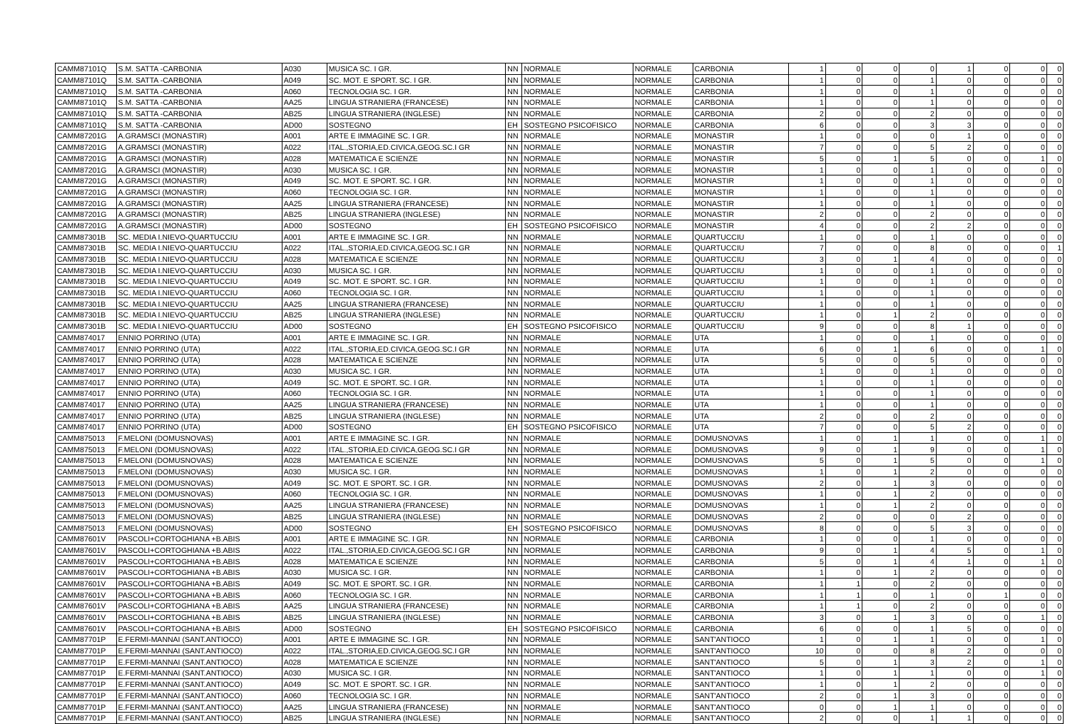| CAMM87101Q | S.M. SATTA -CARBONIA | A030 | MUSICA SC. I GR. | NN | NORMALE | NORMALE | CARBONIA | 1 | 0 | 0 | 0 | 1 | 0 | 0 | 0 |
| CAMM87101Q | S.M. SATTA -CARBONIA | A049 | SC. MOT. E SPORT. SC. I GR. | NN | NORMALE | NORMALE | CARBONIA | 1 | 0 | 0 | 1 | 0 | 0 | 0 | 0 |
| CAMM87101Q | S.M. SATTA -CARBONIA | A060 | TECNOLOGIA SC. I GR. | NN | NORMALE | NORMALE | CARBONIA | 1 | 0 | 0 | 1 | 0 | 0 | 0 | 0 |
| CAMM87101Q | S.M. SATTA -CARBONIA | AA25 | LINGUA STRANIERA (FRANCESE) | NN | NORMALE | NORMALE | CARBONIA | 1 | 0 | 0 | 1 | 0 | 0 | 0 | 0 |
| CAMM87101Q | S.M. SATTA -CARBONIA | AB25 | LINGUA STRANIERA (INGLESE) | NN | NORMALE | NORMALE | CARBONIA | 2 | 0 | 0 | 2 | 0 | 0 | 0 | 0 |
| CAMM87101Q | S.M. SATTA -CARBONIA | AD00 | SOSTEGNO | EH | SOSTEGNO PSICOFISICO | NORMALE | CARBONIA | 6 | 0 | 0 | 3 | 3 | 0 | 0 | 0 |
| CAMM87201G | A.GRAMSCI (MONASTIR) | A001 | ARTE E IMMAGINE SC. I GR. | NN | NORMALE | NORMALE | MONASTIR | 1 | 0 | 0 | 0 | 1 | 0 | 0 | 0 |
| CAMM87201G | A.GRAMSCI (MONASTIR) | A022 | ITAL.,STORIA,ED.CIVICA,GEOG.SC.I GR | NN | NORMALE | NORMALE | MONASTIR | 7 | 0 | 0 | 5 | 2 | 0 | 0 | 0 |
| CAMM87201G | A.GRAMSCI (MONASTIR) | A028 | MATEMATICA E SCIENZE | NN | NORMALE | NORMALE | MONASTIR | 5 | 0 | 1 | 5 | 0 | 0 | 1 | 0 |
| CAMM87201G | A.GRAMSCI (MONASTIR) | A030 | MUSICA SC. I GR. | NN | NORMALE | NORMALE | MONASTIR | 1 | 0 | 0 | 1 | 0 | 0 | 0 | 0 |
| CAMM87201G | A.GRAMSCI (MONASTIR) | A049 | SC. MOT. E SPORT. SC. I GR. | NN | NORMALE | NORMALE | MONASTIR | 1 | 0 | 0 | 1 | 0 | 0 | 0 | 0 |
| CAMM87201G | A.GRAMSCI (MONASTIR) | A060 | TECNOLOGIA SC. I GR. | NN | NORMALE | NORMALE | MONASTIR | 1 | 0 | 0 | 1 | 0 | 0 | 0 | 0 |
| CAMM87201G | A.GRAMSCI (MONASTIR) | AA25 | LINGUA STRANIERA (FRANCESE) | NN | NORMALE | NORMALE | MONASTIR | 1 | 0 | 0 | 1 | 0 | 0 | 0 | 0 |
| CAMM87201G | A.GRAMSCI (MONASTIR) | AB25 | LINGUA STRANIERA (INGLESE) | NN | NORMALE | NORMALE | MONASTIR | 2 | 0 | 0 | 2 | 0 | 0 | 0 | 0 |
| CAMM87201G | A.GRAMSCI (MONASTIR) | AD00 | SOSTEGNO | EH | SOSTEGNO PSICOFISICO | NORMALE | MONASTIR | 4 | 0 | 0 | 2 | 2 | 0 | 0 | 0 |
| CAMM87301B | SC. MEDIA I.NIEVO-QUARTUCCIU | A001 | ARTE E IMMAGINE SC. I GR. | NN | NORMALE | NORMALE | QUARTUCCIU | 1 | 0 | 0 | 1 | 0 | 0 | 0 | 0 |
| CAMM87301B | SC. MEDIA I.NIEVO-QUARTUCCIU | A022 | ITAL.,STORIA,ED.CIVICA,GEOG.SC.I GR | NN | NORMALE | NORMALE | QUARTUCCIU | 7 | 0 | 0 | 8 | 0 | 0 | 0 | 1 |
| CAMM87301B | SC. MEDIA I.NIEVO-QUARTUCCIU | A028 | MATEMATICA E SCIENZE | NN | NORMALE | NORMALE | QUARTUCCIU | 3 | 0 | 1 | 4 | 0 | 0 | 0 | 0 |
| CAMM87301B | SC. MEDIA I.NIEVO-QUARTUCCIU | A030 | MUSICA SC. I GR. | NN | NORMALE | NORMALE | QUARTUCCIU | 1 | 0 | 0 | 1 | 0 | 0 | 0 | 0 |
| CAMM87301B | SC. MEDIA I.NIEVO-QUARTUCCIU | A049 | SC. MOT. E SPORT. SC. I GR. | NN | NORMALE | NORMALE | QUARTUCCIU | 1 | 0 | 0 | 1 | 0 | 0 | 0 | 0 |
| CAMM87301B | SC. MEDIA I.NIEVO-QUARTUCCIU | A060 | TECNOLOGIA SC. I GR. | NN | NORMALE | NORMALE | QUARTUCCIU | 1 | 0 | 0 | 1 | 0 | 0 | 0 | 0 |
| CAMM87301B | SC. MEDIA I.NIEVO-QUARTUCCIU | AA25 | LINGUA STRANIERA (FRANCESE) | NN | NORMALE | NORMALE | QUARTUCCIU | 1 | 0 | 0 | 1 | 0 | 0 | 0 | 0 |
| CAMM87301B | SC. MEDIA I.NIEVO-QUARTUCCIU | AB25 | LINGUA STRANIERA (INGLESE) | NN | NORMALE | NORMALE | QUARTUCCIU | 1 | 0 | 1 | 2 | 0 | 0 | 0 | 0 |
| CAMM87301B | SC. MEDIA I.NIEVO-QUARTUCCIU | AD00 | SOSTEGNO | EH | SOSTEGNO PSICOFISICO | NORMALE | QUARTUCCIU | 9 | 0 | 0 | 8 | 1 | 0 | 0 | 0 |
| CAMM874017 | ENNIO PORRINO (UTA) | A001 | ARTE E IMMAGINE SC. I GR. | NN | NORMALE | NORMALE | UTA | 1 | 0 | 0 | 1 | 0 | 0 | 0 | 0 |
| CAMM874017 | ENNIO PORRINO (UTA) | A022 | ITAL.,STORIA,ED.CIVICA,GEOG.SC.I GR | NN | NORMALE | NORMALE | UTA | 6 | 0 | 1 | 6 | 0 | 0 | 1 | 0 |
| CAMM874017 | ENNIO PORRINO (UTA) | A028 | MATEMATICA E SCIENZE | NN | NORMALE | NORMALE | UTA | 5 | 0 | 0 | 5 | 0 | 0 | 0 | 0 |
| CAMM874017 | ENNIO PORRINO (UTA) | A030 | MUSICA SC. I GR. | NN | NORMALE | NORMALE | UTA | 1 | 0 | 0 | 1 | 0 | 0 | 0 | 0 |
| CAMM874017 | ENNIO PORRINO (UTA) | A049 | SC. MOT. E SPORT. SC. I GR. | NN | NORMALE | NORMALE | UTA | 1 | 0 | 0 | 1 | 0 | 0 | 0 | 0 |
| CAMM874017 | ENNIO PORRINO (UTA) | A060 | TECNOLOGIA SC. I GR. | NN | NORMALE | NORMALE | UTA | 1 | 0 | 0 | 1 | 0 | 0 | 0 | 0 |
| CAMM874017 | ENNIO PORRINO (UTA) | AA25 | LINGUA STRANIERA (FRANCESE) | NN | NORMALE | NORMALE | UTA | 1 | 0 | 0 | 1 | 0 | 0 | 0 | 0 |
| CAMM874017 | ENNIO PORRINO (UTA) | AB25 | LINGUA STRANIERA (INGLESE) | NN | NORMALE | NORMALE | UTA | 2 | 0 | 0 | 2 | 0 | 0 | 0 | 0 |
| CAMM874017 | ENNIO PORRINO (UTA) | AD00 | SOSTEGNO | EH | SOSTEGNO PSICOFISICO | NORMALE | UTA | 7 | 0 | 0 | 5 | 2 | 0 | 0 | 0 |
| CAMM875013 | F.MELONI (DOMUSNOVAS) | A001 | ARTE E IMMAGINE SC. I GR. | NN | NORMALE | NORMALE | DOMUSNOVAS | 1 | 0 | 1 | 1 | 0 | 0 | 1 | 0 |
| CAMM875013 | F.MELONI (DOMUSNOVAS) | A022 | ITAL.,STORIA,ED.CIVICA,GEOG.SC.I GR | NN | NORMALE | NORMALE | DOMUSNOVAS | 9 | 0 | 1 | 9 | 0 | 0 | 1 | 0 |
| CAMM875013 | F.MELONI (DOMUSNOVAS) | A028 | MATEMATICA E SCIENZE | NN | NORMALE | NORMALE | DOMUSNOVAS | 5 | 0 | 1 | 5 | 0 | 0 | 1 | 0 |
| CAMM875013 | F.MELONI (DOMUSNOVAS) | A030 | MUSICA SC. I GR. | NN | NORMALE | NORMALE | DOMUSNOVAS | 1 | 0 | 1 | 2 | 0 | 0 | 0 | 0 |
| CAMM875013 | F.MELONI (DOMUSNOVAS) | A049 | SC. MOT. E SPORT. SC. I GR. | NN | NORMALE | NORMALE | DOMUSNOVAS | 2 | 0 | 1 | 3 | 0 | 0 | 0 | 0 |
| CAMM875013 | F.MELONI (DOMUSNOVAS) | A060 | TECNOLOGIA SC. I GR. | NN | NORMALE | NORMALE | DOMUSNOVAS | 1 | 0 | 1 | 2 | 0 | 0 | 0 | 0 |
| CAMM875013 | F.MELONI (DOMUSNOVAS) | AA25 | LINGUA STRANIERA (FRANCESE) | NN | NORMALE | NORMALE | DOMUSNOVAS | 1 | 0 | 1 | 2 | 0 | 0 | 0 | 0 |
| CAMM875013 | F.MELONI (DOMUSNOVAS) | AB25 | LINGUA STRANIERA (INGLESE) | NN | NORMALE | NORMALE | DOMUSNOVAS | 2 | 0 | 0 | 0 | 2 | 0 | 0 | 0 |
| CAMM875013 | F.MELONI (DOMUSNOVAS) | AD00 | SOSTEGNO | EH | SOSTEGNO PSICOFISICO | NORMALE | DOMUSNOVAS | 8 | 0 | 0 | 5 | 3 | 0 | 0 | 0 |
| CAMM87601V | PASCOLI+CORTOGHIANA +B.ABIS | A001 | ARTE E IMMAGINE SC. I GR. | NN | NORMALE | NORMALE | CARBONIA | 1 | 0 | 0 | 1 | 0 | 0 | 0 | 0 |
| CAMM87601V | PASCOLI+CORTOGHIANA +B.ABIS | A022 | ITAL.,STORIA,ED.CIVICA,GEOG.SC.I GR | NN | NORMALE | NORMALE | CARBONIA | 9 | 0 | 1 | 4 | 5 | 0 | 1 | 0 |
| CAMM87601V | PASCOLI+CORTOGHIANA +B.ABIS | A028 | MATEMATICA E SCIENZE | NN | NORMALE | NORMALE | CARBONIA | 5 | 0 | 1 | 4 | 1 | 0 | 1 | 0 |
| CAMM87601V | PASCOLI+CORTOGHIANA +B.ABIS | A030 | MUSICA SC. I GR. | NN | NORMALE | NORMALE | CARBONIA | 1 | 0 | 1 | 2 | 0 | 0 | 0 | 0 |
| CAMM87601V | PASCOLI+CORTOGHIANA +B.ABIS | A049 | SC. MOT. E SPORT. SC. I GR. | NN | NORMALE | NORMALE | CARBONIA | 1 | 1 | 0 | 2 | 0 | 0 | 0 | 0 |
| CAMM87601V | PASCOLI+CORTOGHIANA +B.ABIS | A060 | TECNOLOGIA SC. I GR. | NN | NORMALE | NORMALE | CARBONIA | 1 | 1 | 0 | 1 | 0 | 1 | 0 | 0 |
| CAMM87601V | PASCOLI+CORTOGHIANA +B.ABIS | AA25 | LINGUA STRANIERA (FRANCESE) | NN | NORMALE | NORMALE | CARBONIA | 1 | 1 | 0 | 2 | 0 | 0 | 0 | 0 |
| CAMM87601V | PASCOLI+CORTOGHIANA +B.ABIS | AB25 | LINGUA STRANIERA (INGLESE) | NN | NORMALE | NORMALE | CARBONIA | 3 | 0 | 1 | 3 | 0 | 0 | 1 | 0 |
| CAMM87601V | PASCOLI+CORTOGHIANA +B.ABIS | AD00 | SOSTEGNO | EH | SOSTEGNO PSICOFISICO | NORMALE | CARBONIA | 6 | 0 | 0 | 1 | 5 | 0 | 0 | 0 |
| CAMM87701P | E.FERMI-MANNAI (SANT.ANTIOCO) | A001 | ARTE E IMMAGINE SC. I GR. | NN | NORMALE | NORMALE | SANT'ANTIOCO | 1 | 0 | 1 | 1 | 0 | 0 | 1 | 0 |
| CAMM87701P | E.FERMI-MANNAI (SANT.ANTIOCO) | A022 | ITAL.,STORIA,ED.CIVICA,GEOG.SC.I GR | NN | NORMALE | NORMALE | SANT'ANTIOCO | 10 | 0 | 0 | 8 | 2 | 0 | 0 | 0 |
| CAMM87701P | E.FERMI-MANNAI (SANT.ANTIOCO) | A028 | MATEMATICA E SCIENZE | NN | NORMALE | NORMALE | SANT'ANTIOCO | 5 | 0 | 1 | 3 | 2 | 0 | 1 | 0 |
| CAMM87701P | E.FERMI-MANNAI (SANT.ANTIOCO) | A030 | MUSICA SC. I GR. | NN | NORMALE | NORMALE | SANT'ANTIOCO | 1 | 0 | 1 | 1 | 0 | 0 | 1 | 0 |
| CAMM87701P | E.FERMI-MANNAI (SANT.ANTIOCO) | A049 | SC. MOT. E SPORT. SC. I GR. | NN | NORMALE | NORMALE | SANT'ANTIOCO | 1 | 0 | 1 | 2 | 0 | 0 | 0 | 0 |
| CAMM87701P | E.FERMI-MANNAI (SANT.ANTIOCO) | A060 | TECNOLOGIA SC. I GR. | NN | NORMALE | NORMALE | SANT'ANTIOCO | 2 | 0 | 1 | 3 | 0 | 0 | 0 | 0 |
| CAMM87701P | E.FERMI-MANNAI (SANT.ANTIOCO) | AA25 | LINGUA STRANIERA (FRANCESE) | NN | NORMALE | NORMALE | SANT'ANTIOCO | 0 | 0 | 1 | 1 | 0 | 0 | 0 | 0 |
| CAMM87701P | E.FERMI-MANNAI (SANT.ANTIOCO) | AB25 | LINGUA STRANIERA (INGLESE) | NN | NORMALE | NORMALE | SANT'ANTIOCO | 2 | 0 | 0 | 1 | 1 | 0 | 0 | 0 |